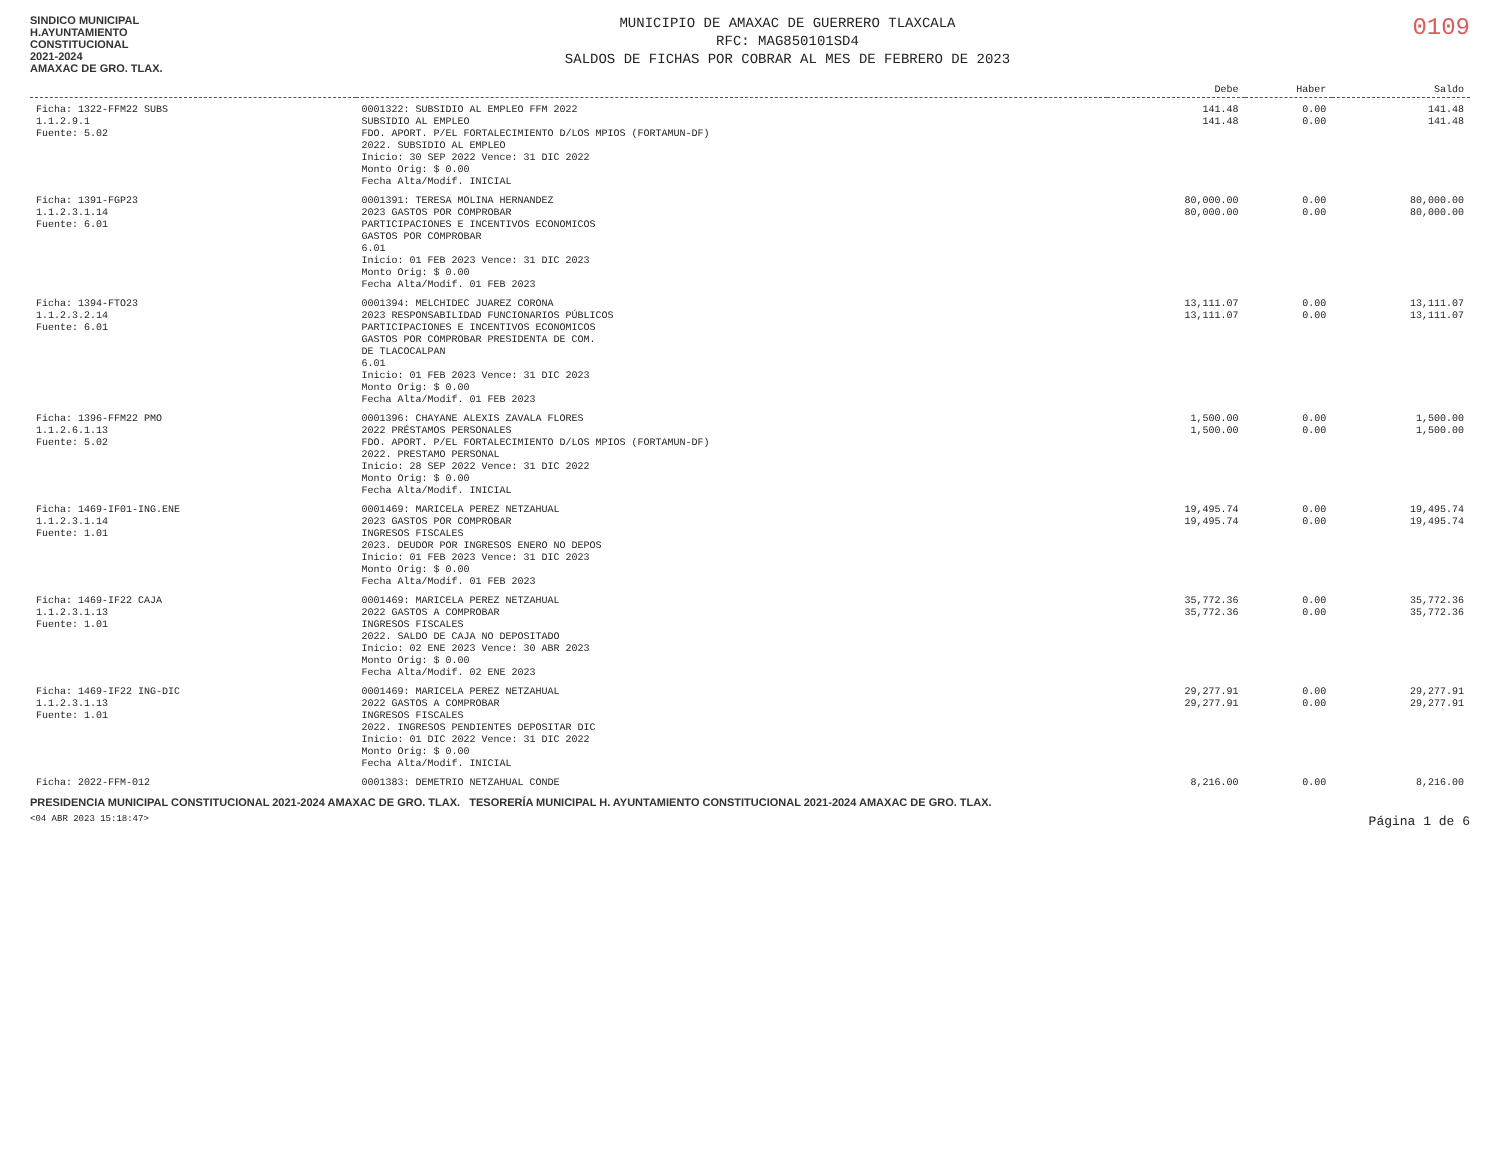SINDICO MUNICIPAL
H.AYUNTAMIENTO
CONSTITUCIONAL
2021-2024
AMAXAC DE GRO. TLAX.
MUNICIPIO DE AMAXAC DE GUERRERO TLAXCALA
RFC: MAG850101SD4
SALDOS DE FICHAS POR COBRAR AL MES DE FEBRERO DE 2023
0109
| | | Debe | Haber | Saldo |
| --- | --- | --- | --- | --- |
| Ficha: 1322-FFM22 SUBS 1.1.2.9.1 Fuente: 5.02 | 0001322: SUBSIDIO AL EMPLEO FFM 2022 SUBSIDIO AL EMPLEO FDO. APORT. P/EL FORTALECIMIENTO D/LOS MPIOS (FORTAMUN-DF) 2022. SUBSIDIO AL EMPLEO Inicio: 30 SEP 2022 Vence: 31 DIC 2022 Monto Orig: $ 0.00 Fecha Alta/Modif. INICIAL | 141.48 141.48 | 0.00 0.00 | 141.48 141.48 |
| Ficha: 1391-FGP23 1.1.2.3.1.14 Fuente: 6.01 | 0001391: TERESA MOLINA HERNANDEZ 2023 GASTOS POR COMPROBAR PARTICIPACIONES E INCENTIVOS ECONOMICOS GASTOS POR COMPROBAR 6.01 Inicio: 01 FEB 2023 Vence: 31 DIC 2023 Monto Orig: $ 0.00 Fecha Alta/Modif. 01 FEB 2023 | 80,000.00 80,000.00 | 0.00 0.00 | 80,000.00 80,000.00 |
| Ficha: 1394-FTO23 1.1.2.3.2.14 Fuente: 6.01 | 0001394: MELCHIDEC JUAREZ CORONA 2023 RESPONSABILIDAD FUNCIONARIOS PÚBLICOS PARTICIPACIONES E INCENTIVOS ECONOMICOS GASTOS POR COMPROBAR PRESIDENTA DE COM. DE TLACOCALPAN 6.01 Inicio: 01 FEB 2023 Vence: 31 DIC 2023 Monto Orig: $ 0.00 Fecha Alta/Modif. 01 FEB 2023 | 13,111.07 13,111.07 | 0.00 0.00 | 13,111.07 13,111.07 |
| Ficha: 1396-FFM22 PMO 1.1.2.6.1.13 Fuente: 5.02 | 0001396: CHAYANE ALEXIS ZAVALA FLORES 2022 PRÉSTAMOS PERSONALES FDO. APORT. P/EL FORTALECIMIENTO D/LOS MPIOS (FORTAMUN-DF) 2022. PRESTAMO PERSONAL Inicio: 28 SEP 2022 Vence: 31 DIC 2022 Monto Orig: $ 0.00 Fecha Alta/Modif. INICIAL | 1,500.00 1,500.00 | 0.00 0.00 | 1,500.00 1,500.00 |
| Ficha: 1469-IF01-ING.ENE 1.1.2.3.1.14 Fuente: 1.01 | 0001469: MARICELA PEREZ NETZAHUAL 2023 GASTOS POR COMPROBAR INGRESOS FISCALES 2023. DEUDOR POR INGRESOS ENERO NO DEPOS Inicio: 01 FEB 2023 Vence: 31 DIC 2023 Monto Orig: $ 0.00 Fecha Alta/Modif. 01 FEB 2023 | 19,495.74 19,495.74 | 0.00 0.00 | 19,495.74 19,495.74 |
| Ficha: 1469-IF22 CAJA 1.1.2.3.1.13 Fuente: 1.01 | 0001469: MARICELA PEREZ NETZAHUAL 2022 GASTOS A COMPROBAR INGRESOS FISCALES 2022. SALDO DE CAJA NO DEPOSITADO Inicio: 02 ENE 2023 Vence: 30 ABR 2023 Monto Orig: $ 0.00 Fecha Alta/Modif. 02 ENE 2023 | 35,772.36 35,772.36 | 0.00 0.00 | 35,772.36 35,772.36 |
| Ficha: 1469-IF22 ING-DIC 1.1.2.3.1.13 Fuente: 1.01 | 0001469: MARICELA PEREZ NETZAHUAL 2022 GASTOS A COMPROBAR INGRESOS FISCALES 2022. INGRESOS PENDIENTES DEPOSITAR DIC Inicio: 01 DIC 2022 Vence: 31 DIC 2022 Monto Orig: $ 0.00 Fecha Alta/Modif. INICIAL | 29,277.91 29,277.91 | 0.00 0.00 | 29,277.91 29,277.91 |
| Ficha: 2022-FFM-012 | 0001383: DEMETRIO NETZAHUAL CONDE | 8,216.00 | 0.00 | 8,216.00 |
PRESIDENCIA MUNICIPAL CONSTITUCIONAL 2021-2024 AMAXAC DE GRO. TLAX. TESORERÍA MUNICIPAL H. AYUNTAMIENTO CONSTITUCIONAL 2021-2024 AMAXAC DE GRO. TLAX.
<04 ABR 2023 15:18:47> Página 1 de 6